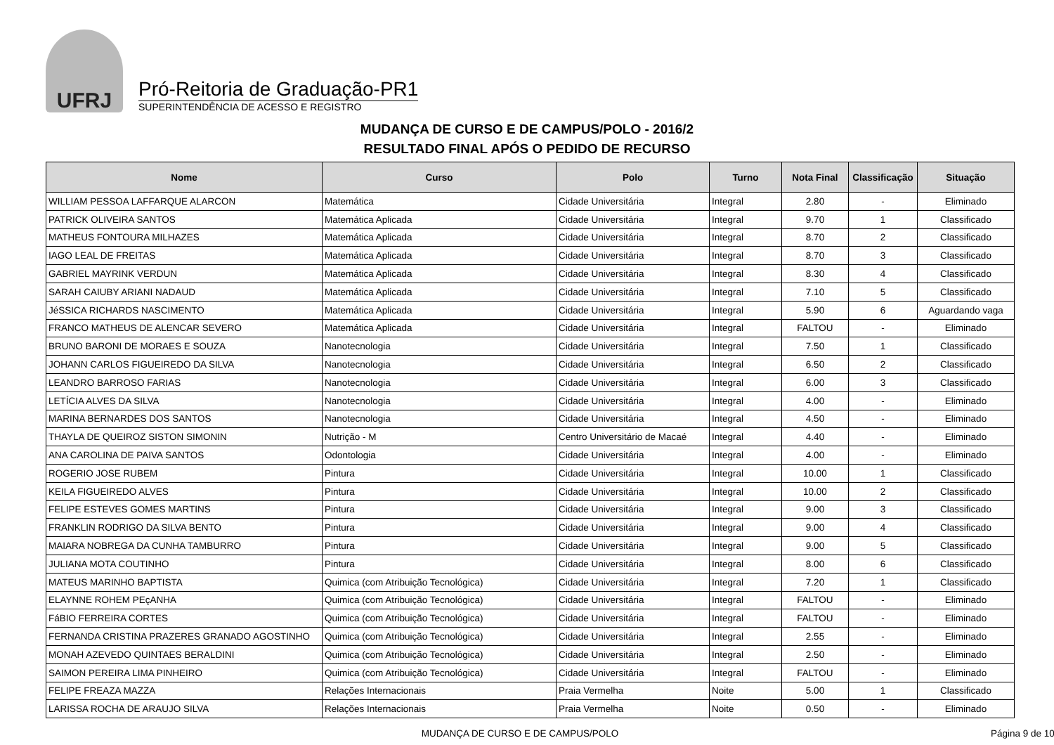UFRJ
Pró-Reitoria de Graduação-PR1
SUPERINTENDÊNCIA DE ACESSO E REGISTRO
MUDANÇA DE CURSO E DE CAMPUS/POLO - 2016/2
RESULTADO FINAL APÓS O PEDIDO DE RECURSO
| Nome | Curso | Polo | Turno | Nota Final | Classificação | Situação |
| --- | --- | --- | --- | --- | --- | --- |
| WILLIAM PESSOA LAFFARQUE ALARCON | Matemática | Cidade Universitária | Integral | 2.80 | - | Eliminado |
| PATRICK OLIVEIRA SANTOS | Matemática Aplicada | Cidade Universitária | Integral | 9.70 | 1 | Classificado |
| MATHEUS FONTOURA MILHAZES | Matemática Aplicada | Cidade Universitária | Integral | 8.70 | 2 | Classificado |
| IAGO LEAL DE FREITAS | Matemática Aplicada | Cidade Universitária | Integral | 8.70 | 3 | Classificado |
| GABRIEL MAYRINK VERDUN | Matemática Aplicada | Cidade Universitária | Integral | 8.30 | 4 | Classificado |
| SARAH CAIUBY ARIANI NADAUD | Matemática Aplicada | Cidade Universitária | Integral | 7.10 | 5 | Classificado |
| JéSSICA RICHARDS NASCIMENTO | Matemática Aplicada | Cidade Universitária | Integral | 5.90 | 6 | Aguardando vaga |
| FRANCO MATHEUS DE ALENCAR SEVERO | Matemática Aplicada | Cidade Universitária | Integral | FALTOU | - | Eliminado |
| BRUNO BARONI DE MORAES E SOUZA | Nanotecnologia | Cidade Universitária | Integral | 7.50 | 1 | Classificado |
| JOHANN CARLOS FIGUEIREDO DA SILVA | Nanotecnologia | Cidade Universitária | Integral | 6.50 | 2 | Classificado |
| LEANDRO BARROSO FARIAS | Nanotecnologia | Cidade Universitária | Integral | 6.00 | 3 | Classificado |
| LETÍCIA ALVES DA SILVA | Nanotecnologia | Cidade Universitária | Integral | 4.00 | - | Eliminado |
| MARINA BERNARDES DOS SANTOS | Nanotecnologia | Cidade Universitária | Integral | 4.50 | - | Eliminado |
| THAYLA DE QUEIROZ SISTON SIMONIN | Nutrição - M | Centro Universitário de Macaé | Integral | 4.40 | - | Eliminado |
| ANA CAROLINA DE PAIVA SANTOS | Odontologia | Cidade Universitária | Integral | 4.00 | - | Eliminado |
| ROGERIO JOSE RUBEM | Pintura | Cidade Universitária | Integral | 10.00 | 1 | Classificado |
| KEILA FIGUEIREDO ALVES | Pintura | Cidade Universitária | Integral | 10.00 | 2 | Classificado |
| FELIPE ESTEVES GOMES MARTINS | Pintura | Cidade Universitária | Integral | 9.00 | 3 | Classificado |
| FRANKLIN RODRIGO DA SILVA BENTO | Pintura | Cidade Universitária | Integral | 9.00 | 4 | Classificado |
| MAIARA NOBREGA DA CUNHA TAMBURRO | Pintura | Cidade Universitária | Integral | 9.00 | 5 | Classificado |
| JULIANA MOTA COUTINHO | Pintura | Cidade Universitária | Integral | 8.00 | 6 | Classificado |
| MATEUS MARINHO BAPTISTA | Quimica (com Atribuição Tecnológica) | Cidade Universitária | Integral | 7.20 | 1 | Classificado |
| ELAYNNE ROHEM PEçANHA | Quimica (com Atribuição Tecnológica) | Cidade Universitária | Integral | FALTOU | - | Eliminado |
| FáBIO FERREIRA CORTES | Quimica (com Atribuição Tecnológica) | Cidade Universitária | Integral | FALTOU | - | Eliminado |
| FERNANDA CRISTINA PRAZERES GRANADO AGOSTINHO | Quimica (com Atribuição Tecnológica) | Cidade Universitária | Integral | 2.55 | - | Eliminado |
| MONAH AZEVEDO QUINTAES BERALDINI | Quimica (com Atribuição Tecnológica) | Cidade Universitária | Integral | 2.50 | - | Eliminado |
| SAIMON PEREIRA LIMA PINHEIRO | Quimica (com Atribuição Tecnológica) | Cidade Universitária | Integral | FALTOU | - | Eliminado |
| FELIPE FREAZA MAZZA | Relações Internacionais | Praia Vermelha | Noite | 5.00 | 1 | Classificado |
| LARISSA ROCHA DE ARAUJO SILVA | Relações Internacionais | Praia Vermelha | Noite | 0.50 | - | Eliminado |
MUDANÇA DE CURSO E DE CAMPUS/POLO Página 9 de 10